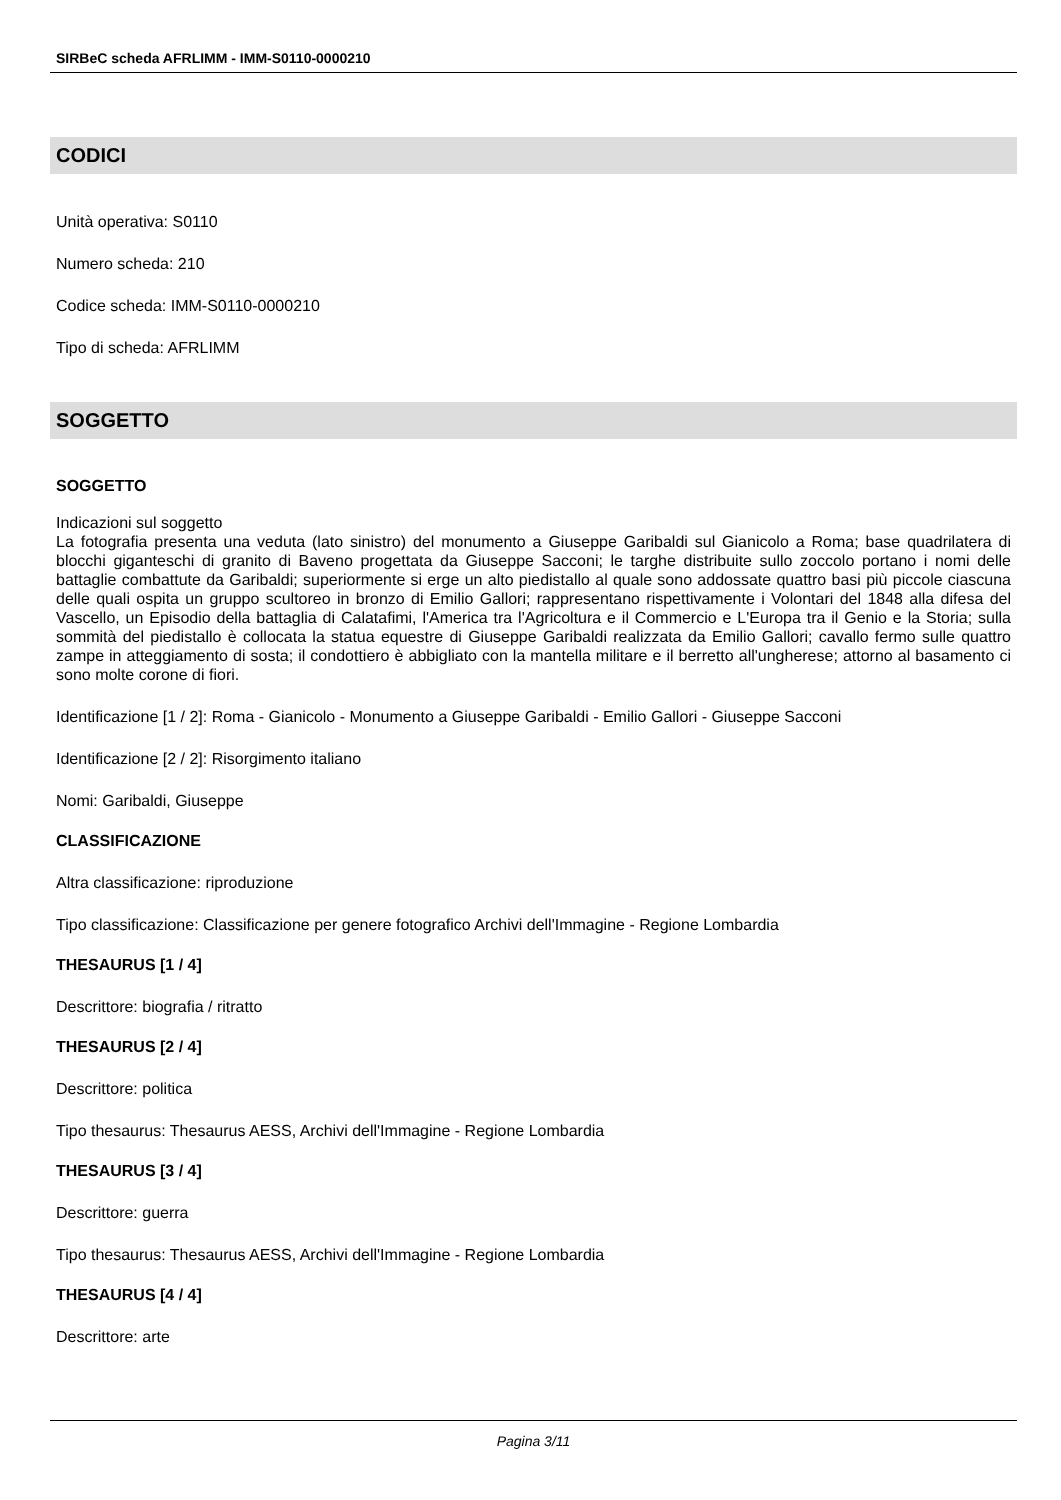SIRBeC scheda AFRLIMM - IMM-S0110-0000210
CODICI
Unità operativa: S0110
Numero scheda: 210
Codice scheda: IMM-S0110-0000210
Tipo di scheda: AFRLIMM
SOGGETTO
SOGGETTO
Indicazioni sul soggetto
La fotografia presenta una veduta (lato sinistro) del monumento a Giuseppe Garibaldi sul Gianicolo a Roma; base quadrilatera di blocchi giganteschi di granito di Baveno progettata da Giuseppe Sacconi; le targhe distribuite sullo zoccolo portano i nomi delle battaglie combattute da Garibaldi; superiormente si erge un alto piedistallo al quale sono addossate quattro basi più piccole ciascuna delle quali ospita un gruppo scultoreo in bronzo di Emilio Gallori; rappresentano rispettivamente i Volontari del 1848 alla difesa del Vascello, un Episodio della battaglia di Calatafimi, l'America tra l'Agricoltura e il Commercio e L'Europa tra il Genio e la Storia; sulla sommità del piedistallo è collocata la statua equestre di Giuseppe Garibaldi realizzata da Emilio Gallori; cavallo fermo sulle quattro zampe in atteggiamento di sosta; il condottiero è abbigliato con la mantella militare e il berretto all'ungherese; attorno al basamento ci sono molte corone di fiori.
Identificazione [1 / 2]: Roma - Gianicolo - Monumento a Giuseppe Garibaldi - Emilio Gallori - Giuseppe Sacconi
Identificazione [2 / 2]: Risorgimento italiano
Nomi: Garibaldi, Giuseppe
CLASSIFICAZIONE
Altra classificazione: riproduzione
Tipo classificazione: Classificazione per genere fotografico Archivi dell'Immagine - Regione Lombardia
THESAURUS [1 / 4]
Descrittore: biografia / ritratto
THESAURUS [2 / 4]
Descrittore: politica
Tipo thesaurus: Thesaurus AESS, Archivi dell'Immagine - Regione Lombardia
THESAURUS [3 / 4]
Descrittore: guerra
Tipo thesaurus: Thesaurus AESS, Archivi dell'Immagine - Regione Lombardia
THESAURUS [4 / 4]
Descrittore: arte
Pagina 3/11